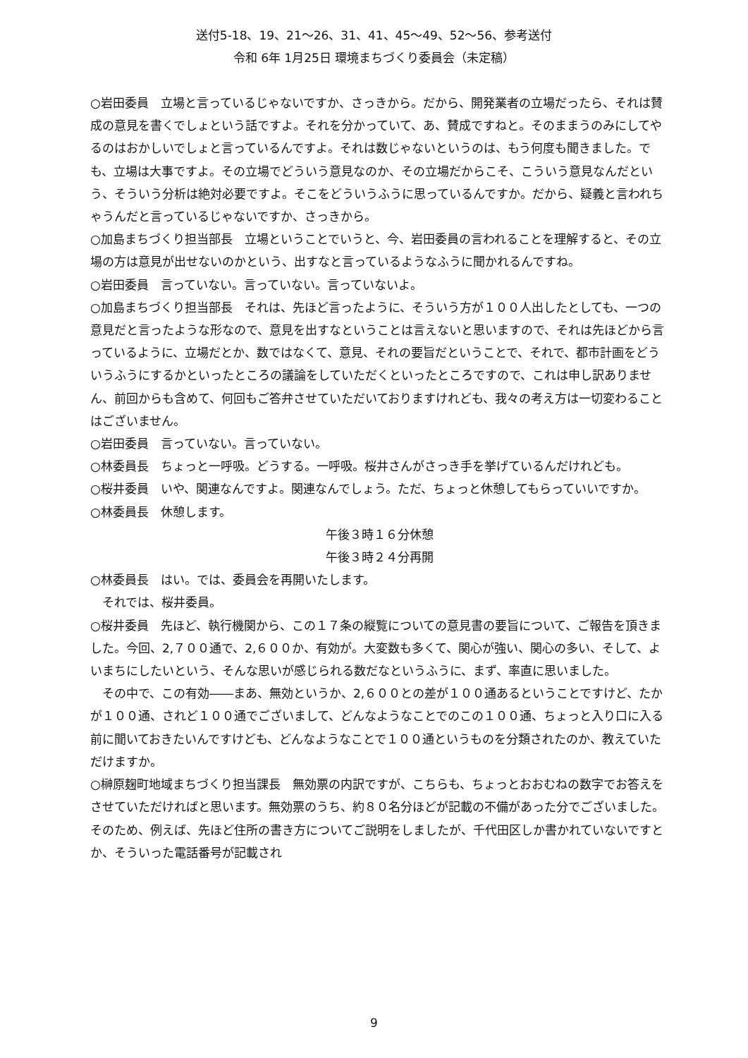送付5-18、19、21～26、31、41、45～49、52～56、参考送付
令和 6年 1月25日 環境まちづくり委員会（未定稿）
○岩田委員　立場と言っているじゃないですか、さっきから。だから、開発業者の立場だったら、それは賛成の意見を書くでしょという話ですよ。それを分かっていて、あ、賛成ですねと。そのままうのみにしてやるのはおかしいでしょと言っているんですよ。それは数じゃないというのは、もう何度も聞きました。でも、立場は大事ですよ。その立場でどういう意見なのか、その立場だからこそ、こういう意見なんだという、そういう分析は絶対必要ですよ。そこをどういうふうに思っているんですか。だから、疑義と言われちゃうんだと言っているじゃないですか、さっきから。
○加島まちづくり担当部長　立場ということでいうと、今、岩田委員の言われることを理解すると、その立場の方は意見が出せないのかという、出すなと言っているようなふうに聞かれるんですね。
○岩田委員　言っていない。言っていない。言っていないよ。
○加島まちづくり担当部長　それは、先ほど言ったように、そういう方が１００人出したとしても、一つの意見だと言ったような形なので、意見を出すなということは言えないと思いますので、それは先ほどから言っているように、立場だとか、数ではなくて、意見、それの要旨だということで、それで、都市計画をどういうふうにするかといったところの議論をしていただくといったところですので、これは申し訳ありません、前回からも含めて、何回もご答弁させていただいておりますけれども、我々の考え方は一切変わることはございません。
○岩田委員　言っていない。言っていない。
○林委員長　ちょっと一呼吸。どうする。一呼吸。桜井さんがさっき手を挙げているんだけれども。
○桜井委員　いや、関連なんですよ。関連なんでしょう。ただ、ちょっと休憩してもらっていいですか。
○林委員長　休憩します。
午後３時１６分休憩
午後３時２４分再開
○林委員長　はい。では、委員会を再開いたします。
それでは、桜井委員。
○桜井委員　先ほど、執行機関から、この１７条の縦覧についての意見書の要旨について、ご報告を頂きました。今回、2,７００通で、2,６００か、有効が。大変数も多くて、関心が強い、関心の多い、そして、よいまちにしたいという、そんな思いが感じられる数だなというふうに、まず、率直に思いました。
その中で、この有効――まあ、無効というか、2,６００との差が１００通あるということですけど、たかが１００通、されど１００通でございまして、どんなようなことでのこの１００通、ちょっと入り口に入る前に聞いておきたいんですけども、どんなようなことで１００通というものを分類されたのか、教えていただけますか。
○榊原麹町地域まちづくり担当課長　無効票の内訳ですが、こちらも、ちょっとおおむねの数字でお答えをさせていただければと思います。無効票のうち、約８０名分ほどが記載の不備があった分でございました。そのため、例えば、先ほど住所の書き方についてご説明をしましたが、千代田区しか書かれていないですとか、そういった電話番号が記載され
9